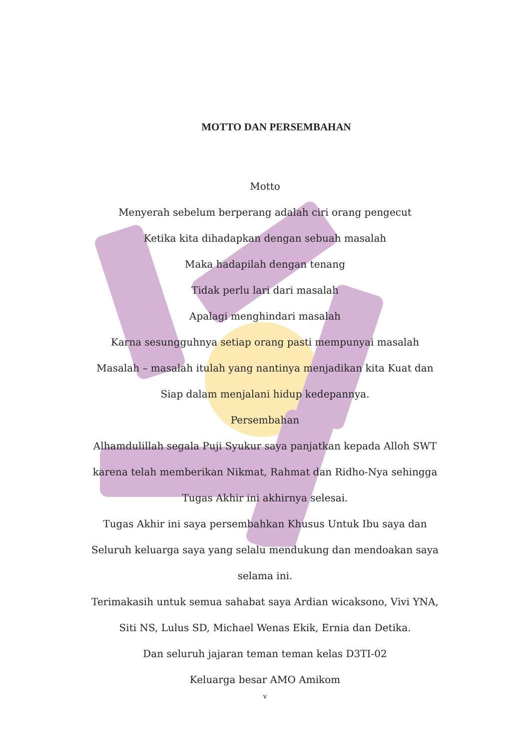MOTTO DAN PERSEMBAHAN
Motto
Menyerah sebelum berperang adalah ciri orang pengecut
Ketika kita dihadapkan dengan sebuah masalah
Maka hadapilah dengan tenang
Tidak perlu lari dari masalah
Apalagi menghindari masalah
Karna sesungguhnya setiap orang pasti mempunyai masalah
Masalah – masalah itulah yang nantinya menjadikan kita Kuat dan Siap dalam menjalani hidup kedepannya.
Persembahan
Alhamdulillah segala Puji Syukur saya panjatkan kepada Alloh SWT karena telah memberikan Nikmat, Rahmat dan Ridho-Nya sehingga Tugas Akhir ini akhirnya selesai.
Tugas Akhir ini saya persembahkan Khusus Untuk Ibu saya dan Seluruh keluarga saya yang selalu mendukung dan mendoakan saya selama ini.
Terimakasih untuk semua sahabat saya Ardian wicaksono, Vivi YNA, Siti NS, Lulus SD, Michael Wenas Ekik, Ernia dan Detika.
Dan seluruh jajaran teman teman kelas D3TI-02
Keluarga besar AMO Amikom
v